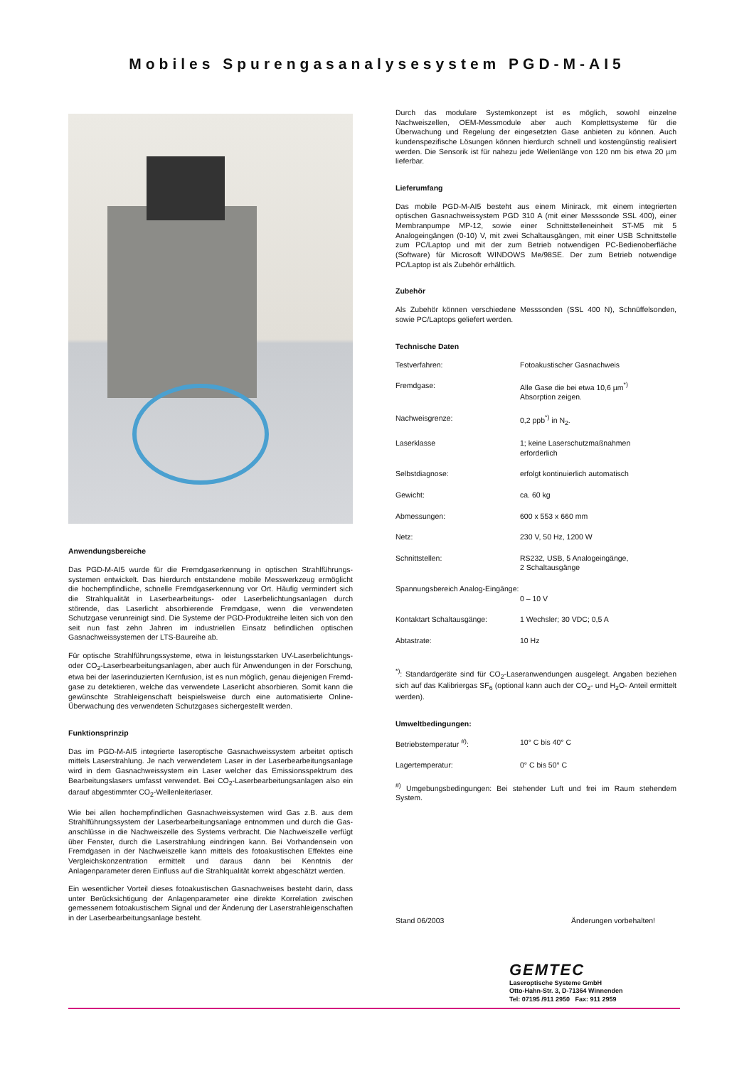Mobiles Spurengasanalysesystem PGD-M-AI5
Anwendungsbereiche
Das PGD-M-AI5 wurde für die Fremdgaserkennung in optischen Strahlführungs­systemen entwickelt. Das hierdurch entstandene mobile Messwerkzeug ermöglicht die hochempfindliche, schnelle Fremdgaserkennung vor Ort. Häufig vermindert sich die Strahlqualität in Laserbearbeitungs- oder Laserbelichtungsanlagen durch störende, das Laserlicht absorbierende Fremdgase, wenn die verwendeten Schutzgase verunreinigt sind. Die Systeme der PGD-Produktreihe leiten sich von den seit nun fast zehn Jahren im industriellen Einsatz befindlichen optischen Gasnachweissystemen der LTS-Baureihe ab.
Für optische Strahlführungssysteme, etwa in leistungsstarken UV-Laserbelichtungs- oder CO<sub>2</sub>-Laserbearbeitungsanlagen, aber auch für Anwendungen in der Forschung, etwa bei der laserinduzierten Kernfusion, ist es nun möglich, genau diejenigen Fremd­gase zu detektieren, welche das verwendete Laserlicht absorbieren. Somit kann die gewünschte Strahleigenschaft beispielsweise durch eine automatisierte Online-Überwachung des verwendeten Schutzgases sichergestellt werden.
Funktionsprinzip
Das im PGD-M-AI5 integrierte laseroptische Gasnachweissystem arbeitet optisch mittels Laserstrahlung. Je nach verwendetem Laser in der Laserbearbeitungsanlage wird in dem Gasnachweissystem ein Laser welcher das Emissionsspektrum des Bear­beitungslasers umfasst verwendet. Bei CO<sub>2</sub>-Laserbearbeitungsanlagen also ein darauf abgestimmter CO<sub>2</sub>-Wellenleiterlaser.
Wie bei allen hochempfindlichen Gasnachweissystemen wird Gas z.B. aus dem Strahlführungssystem der Laserbearbeitungsanlage entnommen und durch die Gas­anschlüsse in die Nachweiszelle des Systems verbracht. Die Nachweiszelle verfügt über Fenster, durch die Laserstrahlung eindringen kann. Bei Vorhandensein von Fremdgasen in der Nachweiszelle kann mittels des fotoakustischen Effektes eine Vergleichskonzentration ermittelt und daraus dann bei Kenntnis der Anlagenparameter deren Einfluss auf die Strahlqualität korrekt abgeschätzt werden.
Ein wesentlicher Vorteil dieses fotoakustischen Gasnachweises besteht darin, dass unter Berücksichtigung der Anlagenparameter eine direkte Korrelation zwischen gemessenem fotoakustischem Signal und der Änderung der Laserstrahleigenschaften in der Laserbearbeitungsanlage besteht.
Durch das modulare Systemkonzept ist es möglich, sowohl einzelne Nachweiszellen, OEM-Messmodule aber auch Komplettsysteme für die Überwachung und Regelung der eingesetzten Gase anbieten zu können. Auch kundenspezifische Lösungen können hierdurch schnell und kostengünstig realisiert werden. Die Sensorik ist für nahezu jede Wellenlänge von 120 nm bis etwa 20 µm lieferbar.
Lieferumfang
Das mobile PGD-M-AI5 besteht aus einem Minirack, mit einem integrierten optischen Gasnachweissystem PGD 310 A (mit einer Messsonde SSL 400), einer Membran­pumpe MP-12, sowie einer Schnittstelleneinheit ST-M5 mit 5 Analogeingängen (0-10) V, mit zwei Schaltausgängen, mit einer USB Schnittstelle zum PC/Laptop und mit der zum Betrieb notwendigen PC-Bedienoberfläche (Software) für Microsoft WINDOWS Me/98SE. Der zum Betrieb notwendige PC/Laptop ist als Zubehör erhältlich.
Zubehör
Als Zubehör können verschiedene Messsonden (SSL 400 N), Schnüffelsonden, sowie PC/Laptops geliefert werden.
Technische Daten
| Testverfahren: | Fotoakustischer Gasnachweis |
| Fremdgase: | Alle Gase die bei etwa 10,6 µm<sup>*)</sup> Absorption zeigen. |
| Nachweisgrenze: | 0,2 ppb<sup>*)</sup> in N<sub>2</sub>. |
| Laserklasse | 1; keine Laserschutzmaßnahmen erforderlich |
| Selbstdiagnose: | erfolgt kontinuierlich automatisch |
| Gewicht: | ca. 60 kg |
| Abmessungen: | 600 x 553 x 660 mm |
| Netz: | 230 V, 50 Hz, 1200 W |
| Schnittstellen: | RS232, USB, 5 Analogeingänge, 2 Schaltausgänge |
| Spannungsbereich Analog-Eingänge: | 0 – 10 V |
| Kontaktart Schaltausgänge: | 1 Wechsler; 30 VDC; 0,5 A |
| Abtastrate: | 10 Hz |
<sup>*)</sup>: Standardgeräte sind für CO<sub>2</sub>-Laseranwendungen ausgelegt. Angaben beziehen sich auf das Kalibriergas SF<sub>6</sub> (optional kann auch der CO<sub>2</sub>- und H<sub>2</sub>O- Anteil ermittelt werden).
Umweltbedingungen:
| Betriebstemperatur <sup>#)</sup>: | 10° C bis 40° C |
| Lagertemperatur: | 0° C bis 50° C |
<sup>#)</sup> Umgebungsbedingungen: Bei stehender Luft und frei im Raum stehendem System.
Stand 06/2003 Änderungen vorbehalten!
GEMTEC
Laseroptische Systeme GmbH
Otto-Hahn-Str. 3, D-71364 Winnenden
Tel: 07195 /911 2950 Fax: 911 2959